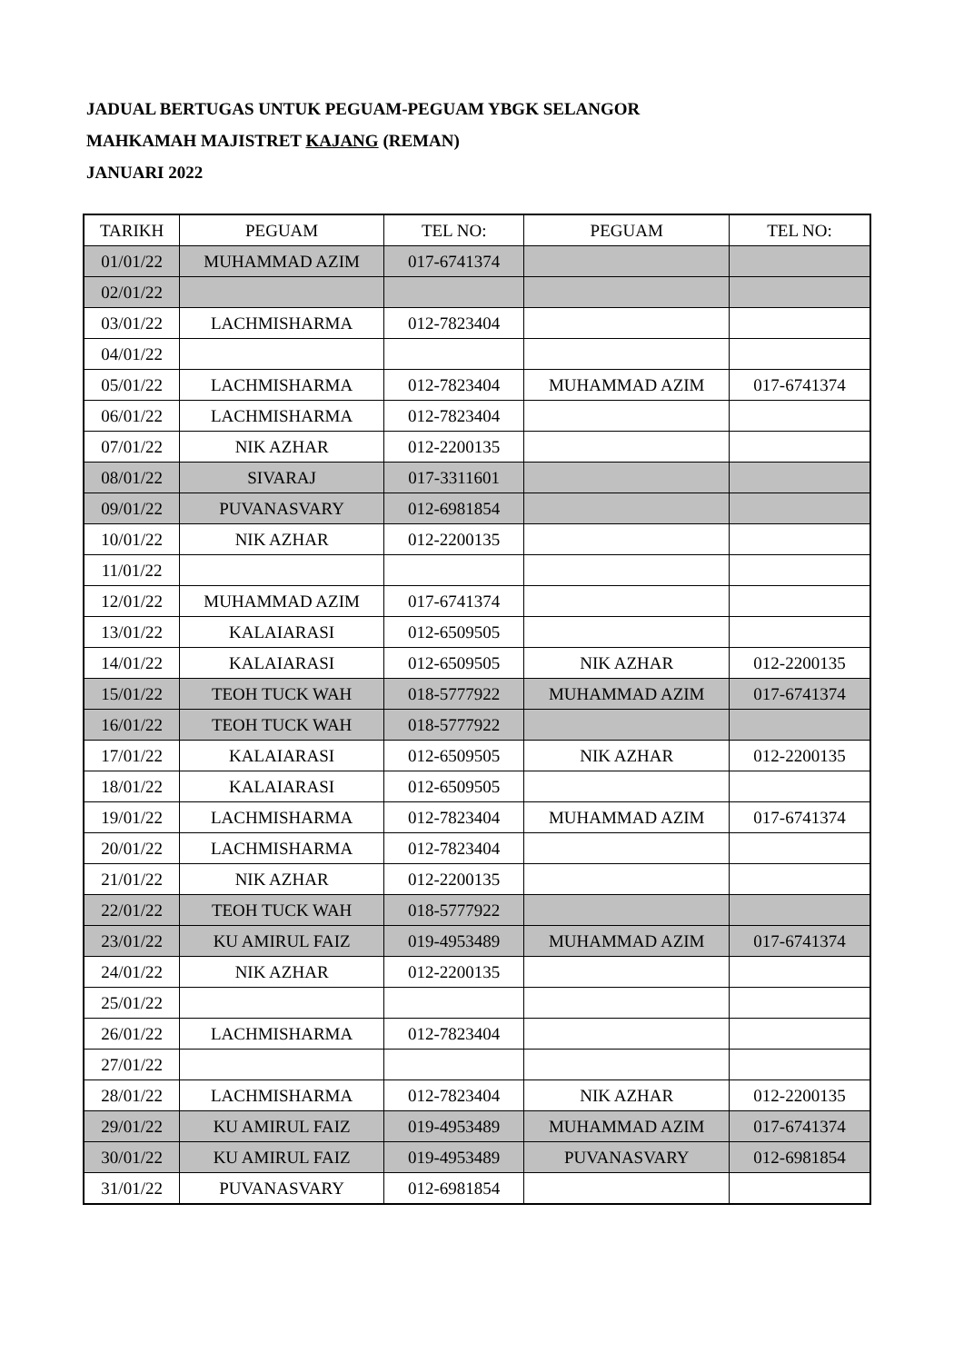JADUAL BERTUGAS UNTUK PEGUAM-PEGUAM YBGK SELANGOR
MAHKAMAH MAJISTRET KAJANG (REMAN)
JANUARI 2022
| TARIKH | PEGUAM | TEL NO: | PEGUAM | TEL NO: |
| --- | --- | --- | --- | --- |
| 01/01/22 | MUHAMMAD AZIM | 017-6741374 | | |
| 02/01/22 | | | | |
| 03/01/22 | LACHMISHARMA | 012-7823404 | | |
| 04/01/22 | | | | |
| 05/01/22 | LACHMISHARMA | 012-7823404 | MUHAMMAD AZIM | 017-6741374 |
| 06/01/22 | LACHMISHARMA | 012-7823404 | | |
| 07/01/22 | NIK AZHAR | 012-2200135 | | |
| 08/01/22 | SIVARAJ | 017-3311601 | | |
| 09/01/22 | PUVANASVARY | 012-6981854 | | |
| 10/01/22 | NIK AZHAR | 012-2200135 | | |
| 11/01/22 | | | | |
| 12/01/22 | MUHAMMAD AZIM | 017-6741374 | | |
| 13/01/22 | KALAIARASI | 012-6509505 | | |
| 14/01/22 | KALAIARASI | 012-6509505 | NIK AZHAR | 012-2200135 |
| 15/01/22 | TEOH TUCK WAH | 018-5777922 | MUHAMMAD AZIM | 017-6741374 |
| 16/01/22 | TEOH TUCK WAH | 018-5777922 | | |
| 17/01/22 | KALAIARASI | 012-6509505 | NIK AZHAR | 012-2200135 |
| 18/01/22 | KALAIARASI | 012-6509505 | | |
| 19/01/22 | LACHMISHARMA | 012-7823404 | MUHAMMAD AZIM | 017-6741374 |
| 20/01/22 | LACHMISHARMA | 012-7823404 | | |
| 21/01/22 | NIK AZHAR | 012-2200135 | | |
| 22/01/22 | TEOH TUCK WAH | 018-5777922 | | |
| 23/01/22 | KU AMIRUL FAIZ | 019-4953489 | MUHAMMAD AZIM | 017-6741374 |
| 24/01/22 | NIK AZHAR | 012-2200135 | | |
| 25/01/22 | | | | |
| 26/01/22 | LACHMISHARMA | 012-7823404 | | |
| 27/01/22 | | | | |
| 28/01/22 | LACHMISHARMA | 012-7823404 | NIK AZHAR | 012-2200135 |
| 29/01/22 | KU AMIRUL FAIZ | 019-4953489 | MUHAMMAD AZIM | 017-6741374 |
| 30/01/22 | KU AMIRUL FAIZ | 019-4953489 | PUVANASVARY | 012-6981854 |
| 31/01/22 | PUVANASVARY | 012-6981854 | | |